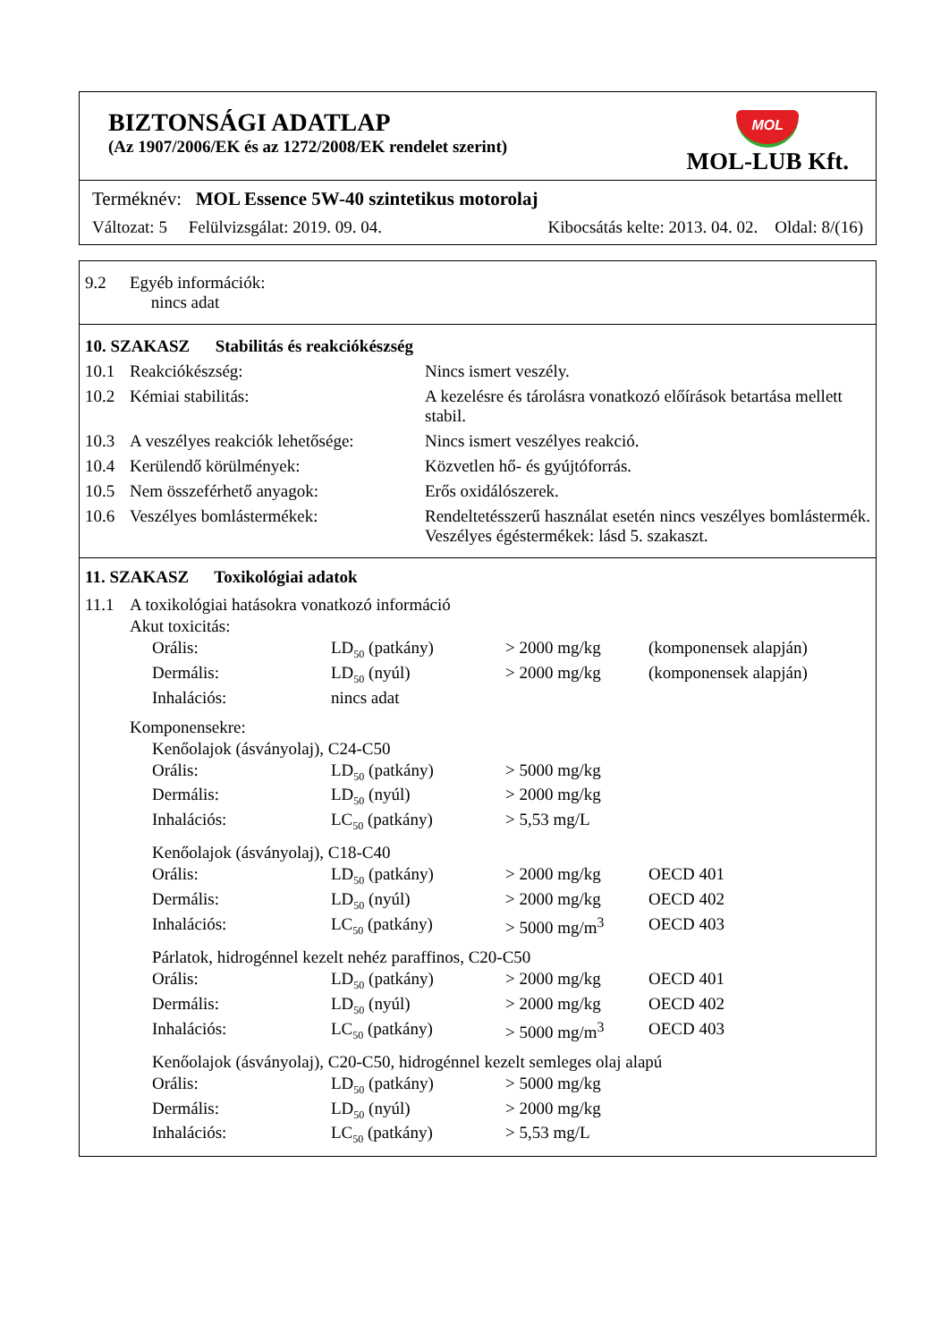BIZTONSÁGI ADATLAP
(Az 1907/2006/EK és az 1272/2008/EK rendelet szerint)
MOL
MOL-LUB Kft.
Terméknév: MOL Essence 5W-40 szintetikus motorolaj
Változat: 5 Felülvizsgálat: 2019. 09. 04. Kibocsátás kelte: 2013. 04. 02. Oldal: 8/(16)
| 9.2 | Egyéb információk: nincs adat |
| 10. SZAKASZ Stabilitás és reakciókészség | | |
| 10.1 | Reakciókészség: | Nincs ismert veszély. |
| 10.2 | Kémiai stabilitás: | A kezelésre és tárolásra vonatkozó előírások betartása mellett stabil. |
| 10.3 | A veszélyes reakciók lehetősége: | Nincs ismert veszélyes reakció. |
| 10.4 | Kerülendő körülmények: | Közvetlen hő- és gyújtóforrás. |
| 10.5 | Nem összeférhető anyagok: | Erős oxidálószerek. |
| 10.6 | Veszélyes bomlástermékek: | Rendeltetésszerű használat esetén nincs veszélyes bomlástermék. Veszélyes égéstermékek: lásd 5. szakaszt. |
11. SZAKASZ Toxikológiai adatok
| 11.1 | A toxikológiai hatásokra vonatkozó információ | | | | |
| | Akut toxicitás: | | | | |
| | | Orális: | LD<sub>50</sub> (patkány) | > 2000 mg/kg | (komponensek alapján) |
| | | Dermális: | LD<sub>50</sub> (nyúl) | > 2000 mg/kg | (komponensek alapján) |
| | | Inhalációs: | nincs adat | | |
| | Komponensekre: | | | | |
| | | Kenőolajok (ásványolaj), C24-C50 | | | |
| | | Orális: | LD<sub>50</sub> (patkány) | > 5000 mg/kg | |
| | | Dermális: | LD<sub>50</sub> (nyúl) | > 2000 mg/kg | |
| | | Inhalációs: | LC<sub>50</sub> (patkány) | > 5,53 mg/L | |
| | | Kenőolajok (ásványolaj), C18-C40 | | | |
| | | Orális: | LD<sub>50</sub> (patkány) | > 2000 mg/kg | OECD 401 |
| | | Dermális: | LD<sub>50</sub> (nyúl) | > 2000 mg/kg | OECD 402 |
| | | Inhalációs: | LC<sub>50</sub> (patkány) | > 5000 mg/m<sup>3</sup> | OECD 403 |
| | | Párlatok, hidrogénnel kezelt nehéz paraffinos, C20-C50 | | | |
| | | Orális: | LD<sub>50</sub> (patkány) | > 2000 mg/kg | OECD 401 |
| | | Dermális: | LD<sub>50</sub> (nyúl) | > 2000 mg/kg | OECD 402 |
| | | Inhalációs: | LC<sub>50</sub> (patkány) | > 5000 mg/m<sup>3</sup> | OECD 403 |
| | | Kenőolajok (ásványolaj), C20-C50, hidrogénnel kezelt semleges olaj alapú | | | |
| | | Orális: | LD<sub>50</sub> (patkány) | > 5000 mg/kg | |
| | | Dermális: | LD<sub>50</sub> (nyúl) | > 2000 mg/kg | |
| | | Inhalációs: | LC<sub>50</sub> (patkány) | > 5,53 mg/L | |